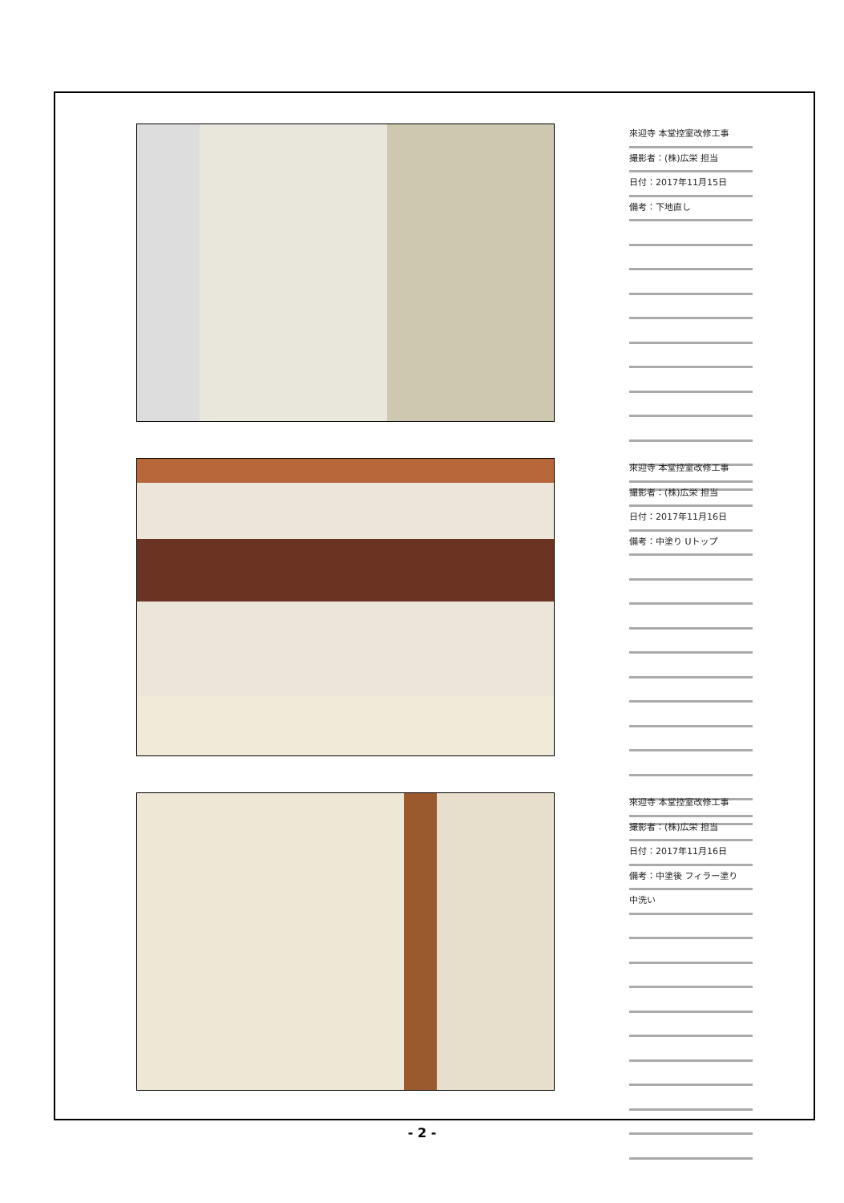來迎寺 本堂控室改修工事
撮影者：(株)広栄 担当
日付：2017年11月15日
備考：下地直し
來迎寺 本堂控室改修工事
撮影者：(株)広栄 担当
日付：2017年11月16日
備考：中塗り Uトップ
來迎寺 本堂控室改修工事
撮影者：(株)広栄 担当
日付：2017年11月16日
備考：中塗後 フィラー塗り
中洗い
- 2 -